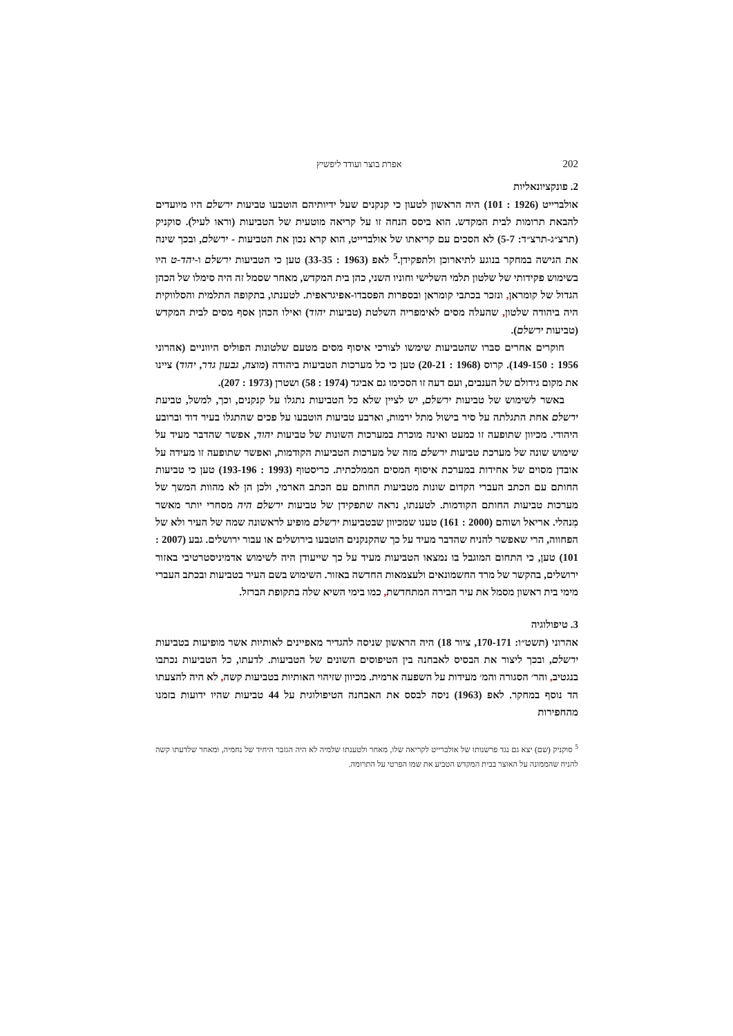202 אפרת בוצר ועודד ליפשיץ
2. פונקציונאליות
אולברייט (1926 : 101) היה הראשון לטעון כי קנקנים שעל ידיותיהם הוטבעו טביעות ירשלם היו מיועדים להבאת תרומות לבית המקדש. הוא ביסס הנחה זו על קריאה מוטעית של הטביעות (וראו לעיל). סוקניק (תרצ״ג-תרצ״ד: 5-7) לא הסכים עם קריאתו של אולברייט, הוא קרא נכון את הטביעות - ירשלם, ובכך שינה את הגישה במחקר בנוגע לתיארוכן ולתפקידן.<sup>5</sup> לאפ (1963 : 33-35) טען כי הטביעות ירשלם ו-יהד-ט היו בשימוש פקידותי של שלטון תלמי השלישי וחוניו השני, כהן בית המקדש, מאחר שסמל זה היה סימלו של הכהן הגדול של קומראן, ונזכר בכתבי קומראן ובספרות הפסבדו-אפיגראפית. לטענתו, בתקופה התלמית והסלווקית היה ביהודה שלטון, שהעלה מסים לאימפריה השלטת (טביעות יהוד) ואילו הכהן אסף מסים לבית המקדש (טביעות ירשלם).
חוקרים אחרים סברו שהטביעות שימשו לצורכי איסוף מסים מטעם שלטונות הפוליס היווניים (אהרוני 1956 : 149-150). קרוס (1968 : 20-21) טען כי כל מערכות הטביעות ביהודה (מוצה, גבעון גדר, יהוד) ציינו את מקום גידולם של הענבים, ועם דעה זו הסכימו גם אביגד (1974 : 58) ושטרן (1973 : 207).
באשר לשימוש של טביעות ירשלם, יש לציין שלא כל הטביעות נתגלו על קנקנים, וכך, למשל, טביעת ירשלם אחת התגלתה על סיר בישול מתל ירמות, וארבע טביעות הוטבעו על פכים שהתגלו בעיר דוד וברובע היהודי. מכיוון שתופעה זו כמעט ואינה מוכרת במערכות השונות של טביעות יהוד, אפשר שהדבר מעיד על שימוש שונה של מערכת טביעות ירשלם מזה של מערכות הטביעות הקודמות, ואפשר שתופעה זו מעידה על אובדן מסוים של אחידות במערכת איסוף המסים הממלכתית. כריסטוף (1993 : 193-196) טען כי טביעות החותם עם הכתב העברי הקדום שונות מטביעות החותם עם הכתב הארמי, ולכן הן לא מהוות המשך של מערכות טביעות החותם הקודמות. לטענתו, נראה שתפקידן של טביעות ירשלם היה מסחרי יותר מאשר מִנהלי. אריאל ושוהם (2000 : 161) טענו שמכיוון שבטביעות ירשלם מופיע לראשונה שמה של העיר ולא של הפחווה, הרי שאפשר להניח שהדבר מעיד על כך שהקנקנים הוטבעו בירושלים או עבור ירושלים. גבע (2007 : 101) טען, כי התחום המוגבל בו נמצאו הטביעות מעיד על כך שייעודן היה לשימוש אדמיניסטרטיבי באזור ירושלים, בהקשר של מרד החשמונאים ולעצמאות החדשה באזור. השימוש בשם העיר בטביעות ובכתב העברי מימי בית ראשון מסמל את עיר הבירה המתחדשת, כמו בימי השיא שלה בתקופת הברזל.
3. טיפולוגיה
אהרוני (תשט״ו: 170-171, ציור 18) היה הראשון שניסה להגדיר מאפיינים לאותיות אשר מופיעות בטביעות ירשלם, ובכך ליצור את הבסיס לאבחנה בין הטיפוסים השונים של הטביעות. לדעתו, כל הטביעות נכתבו בנגטיב, והר׳ הסגורה והמ׳ מעידות על השפעה ארמית. מכיוון שזיהוי האותיות בטביעות קשה, לא היה להצעתו הד נוסף במחקר. לאפ (1963) ניסה לבסס את האבחנה הטיפולוגית על 44 טביעות שהיו ידועות בזמנו מהחפירות
<sup>5</sup> סוקניק (שם) יצא גם נגד פרשנותו של אולברייט לקריאה שלו, מאחר ולטענתו שלמיה לא היה הגזבר היחיד של נחמיה, ומאחר שלדעתו קשה להניח שהממונה על האוצר בבית המקדש הטביע את שמו הפרטי על התרומה.